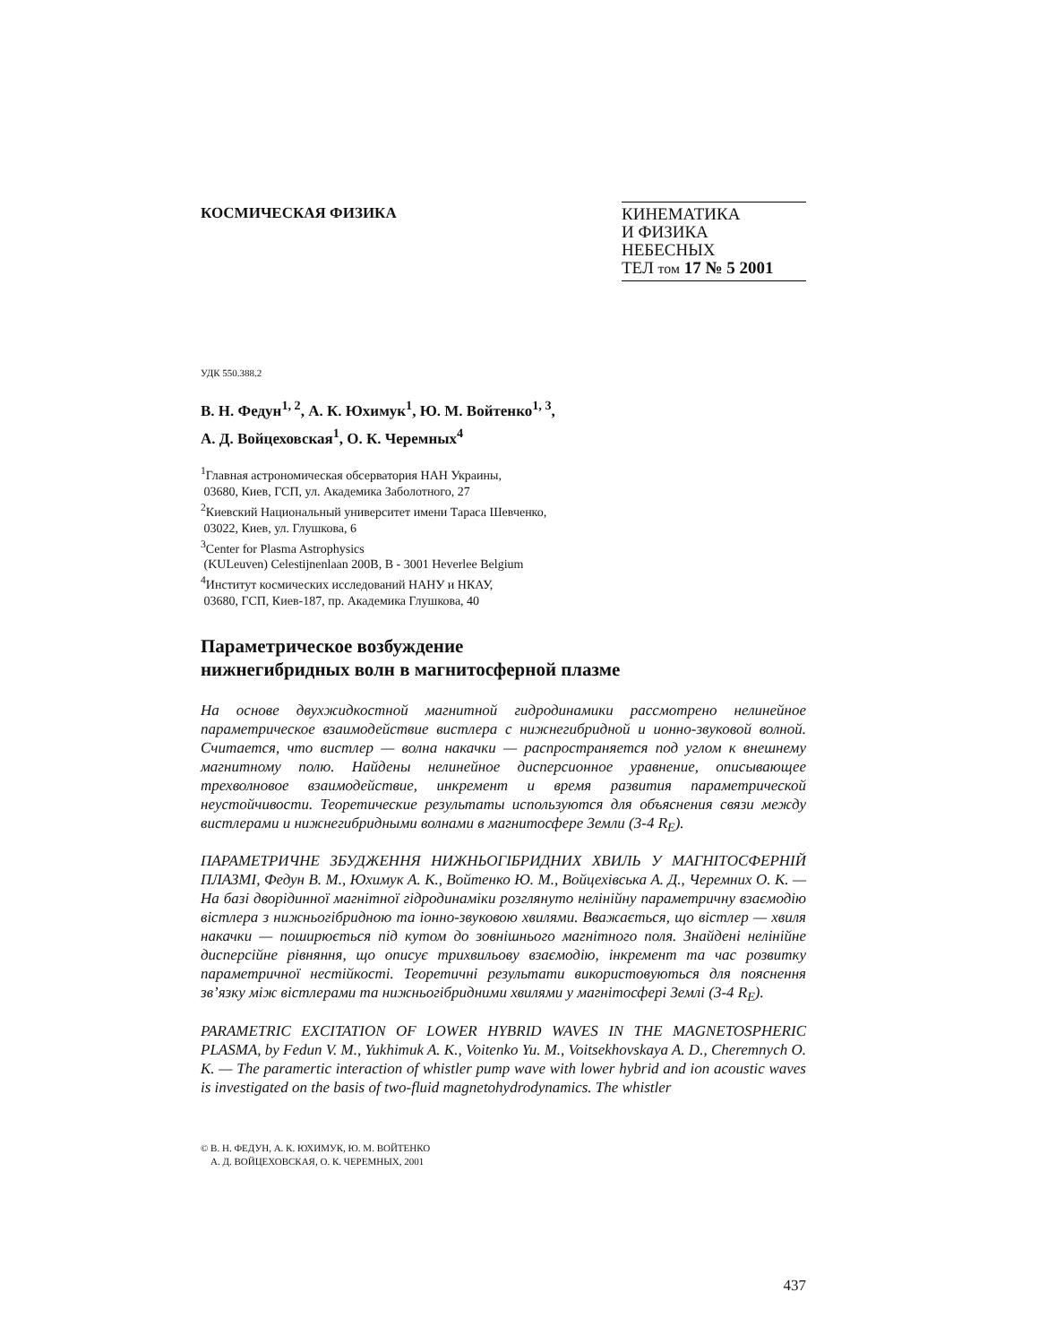КОСМИЧЕСКАЯ ФИЗИКА
КИНЕМАТИКА
И ФИЗИКА
НЕБЕСНЫХ
ТЕЛ том 17 № 5 2001
УДК 550.388.2
В. Н. Федун<sup>1, 2</sup>, А. К. Юхимук<sup>1</sup>, Ю. М. Войтенко<sup>1, 3</sup>,
А. Д. Войцеховская<sup>1</sup>, О. К. Черемных<sup>4</sup>
<sup>1</sup> Главная астрономическая обсерватория НАН Украины,
03680, Киев, ГСП, ул. Академика Заболотного, 27
<sup>2</sup> Киевский Национальный университет имени Тараса Шевченко,
03022, Киев, ул. Глушкова, 6
<sup>3</sup> Center for Plasma Astrophysics
(KULeuven) Celestijnenlaan 200B, B - 3001 Heverlee Belgium
<sup>4</sup> Институт космических исследований НАНУ и НКАУ,
03680, ГСП, Киев-187, пр. Академика Глушкова, 40
Параметрическое возбуждение
нижнегибридных волн в магнитосферной плазме
На основе двухжидкостной магнитной гидродинамики рассмотрено нелинейное параметрическое взаимодействие вистлера с нижнегибридной и ионно-звуковой волной. Считается, что вистлер — волна накачки — распространяется под углом к внешнему магнитному полю. Найдены нелинейное дисперсионное уравнение, описывающее трехволновое взаимодействие, инкремент и время развития параметрической неустойчивости. Теоретические результаты используются для объяснения связи между вистлерами и нижнегибридными волнами в магнитосфере Земли (3-4 R<sub>E</sub>).
ПАРАМЕТРИЧНЕ ЗБУДЖЕННЯ НИЖНЬОГІБРИДНИХ ХВИЛЬ У МАГНІТОСФЕРНІЙ ПЛАЗМІ, Федун В. М., Юхимук А. К., Войтенко Ю. М., Войцехівська А. Д., Черемних О. К. — На базі дворідинної магнітної гідродинаміки розглянуто нелінійну параметричну взаємодію вістлера з нижньогібридною та іонно-звуковою хвилями. Вважається, що вістлер — хвиля накачки — поширюється під кутом до зовнішнього магнітного поля. Знайдені нелінійне дисперсійне рівняння, що описує трихвильову взаємодію, інкремент та час розвитку параметричної нестійкості. Теоретичні результати використовуються для пояснення зв’язку між вістлерами та нижньогібридними хвилями у магнітосфері Землі (3-4 R<sub>E</sub>).
PARAMETRIC EXCITATION OF LOWER HYBRID WAVES IN THE MAGNETOSPHERIC PLASMA, by Fedun V. M., Yukhimuk A. K., Voitenko Yu. M., Voitsekhovskaya A. D., Cheremnych O. K. — The paramertic interaction of whistler pump wave with lower hybrid and ion acoustic waves is investigated on the basis of two-fluid magnetohydrodynamics. The whistler
© В. Н. ФЕДУН, А. К. ЮХИМУК, Ю. М. ВОЙТЕНКО
А. Д. ВОЙЦЕХОВСКАЯ, О. К. ЧЕРЕМНЫХ, 2001
437